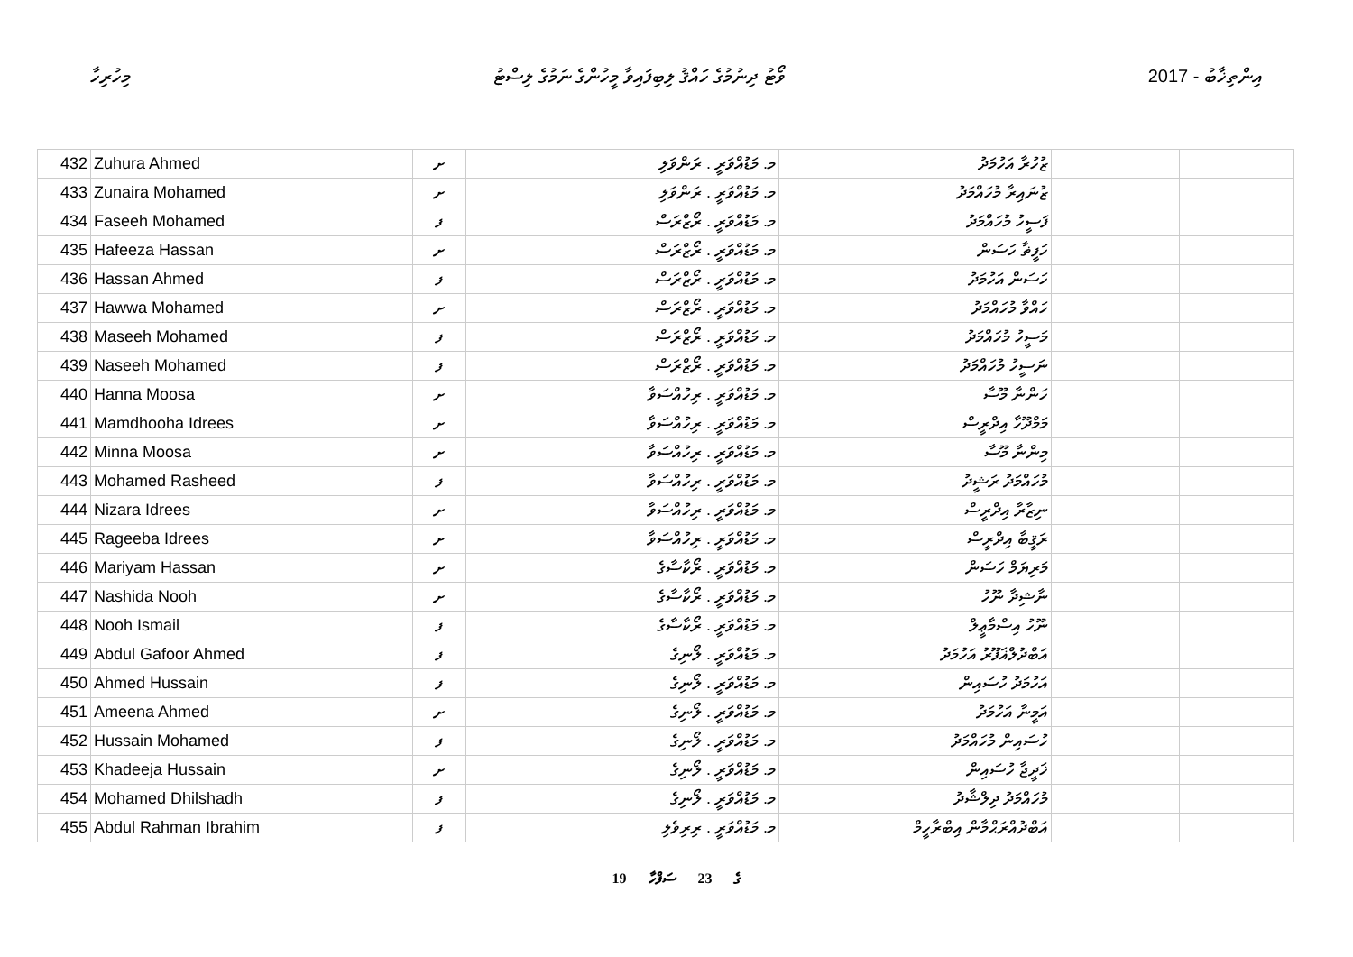މިހުރިހާ ވޯޓު ދިނުމުގެ ހައްޤު ލިބިފައިވާ މީހުންގެ ނަމުގެ ލިސްޓު 2017 - އިންތިޚާބު
| 432 | Zuhura Ahmed | ށ | މ. މަޑުއްވަރީ . ރަންވަލި | ޒުހުރާ އަހުމަދު | | |
| 433 | Zunaira Mohamed | ށ | މ. މަޑުއްވަރީ . ރަންވަލި | ޒުނައިރާ މުހައްމަދު | | |
| 434 | Faseeh Mohamed | ފ | މ. މަޑުއްވަރީ . ރޯޒްރަސް | ފަސީހު މުހައްމަދު | | |
| 435 | Hafeeza Hassan | ށ | މ. މަޑުއްވަރީ . ރޯޒްރަސް | ހަފީޡާ ހަސަން | | |
| 436 | Hassan Ahmed | ފ | މ. މަޑުއްވަރީ . ރޯޒްރަސް | ހަސަން އަހުމަދު | | |
| 437 | Hawwa Mohamed | ށ | މ. މަޑުއްވަރީ . ރޯޒްރަސް | ހައްވާ މުހައްމަދު | | |
| 438 | Maseeh Mohamed | ފ | މ. މަޑުއްވަރީ . ރޯޒްރަސް | މަސީހު މުހައްމަދު | | |
| 439 | Naseeh Mohamed | ފ | މ. މަޑުއްވަރީ . ރޯޒްރަސް | ނަސީހު މުހައްމަދު | | |
| 440 | Hanna Moosa | ށ | މ. މަޑުއްވަރީ . ރިހުއްސަވާ | ހަންނާ މޫސާ | | |
| 441 | Mamdhooha Idrees | ށ | މ. މަޑުއްވަރީ . ރިހުއްސަވާ | މަމްދޫހާ އިދްރީސް | | |
| 442 | Minna Moosa | ށ | މ. މަޑުއްވަރީ . ރިހުއްސަވާ | މިންނާ މޫސާ | | |
| 443 | Mohamed Rasheed | ފ | މ. މަޑުއްވަރީ . ރިހުއްސަވާ | މުހައްމަދު ރަޝީދު | | |
| 444 | Nizara Idrees | ށ | މ. މަޑުއްވަރީ . ރިހުއްސަވާ | ނިޒާރާ އިދްރީސް | | |
| 445 | Rageeba Idrees | ށ | މ. މަޑުއްވަރީ . ރިހުއްސަވާ | ރަޤީބާ އިދްރީސް | | |
| 446 | Mariyam Hassan | ށ | މ. މަޑުއްވަރީ . ރޯކާސާގެ | މަރިޔަމް ހަސަން | | |
| 447 | Nashida Nooh | ށ | މ. މަޑުއްވަރީ . ރޯކާސާގެ | ނާޝިދާ ނޫހު | | |
| 448 | Nooh Ismail | ފ | މ. މަޑުއްވަރީ . ރޯކާސާގެ | ނޫހު އިސްމާޢީލް | | |
| 449 | Abdul Gafoor Ahmed | ފ | މ. މަޑުއްވަރީ . ލޯނިގެ | އަބްދުލްޣަފޫރު އަހުމަދު | | |
| 450 | Ahmed Hussain | ފ | މ. މަޑުއްވަރީ . ލޯނިގެ | އަހުމަދު ހުސައިން | | |
| 451 | Ameena Ahmed | ށ | މ. މަޑުއްވަރީ . ލޯނިގެ | އަމީނާ އަހުމަދު | | |
| 452 | Hussain Mohamed | ފ | މ. މަޑުއްވަރީ . ލޯނިގެ | ހުސައިން މުހައްމަދު | | |
| 453 | Khadeeja Hussain | ށ | މ. މަޑުއްވަރީ . ލޯނިގެ | ޚަދީޖާ ހުސައިން | | |
| 454 | Mohamed Dhilshadh | ފ | މ. މަޑުއްވަރީ . ލޯނިގެ | މުހައްމަދު ދިލްޝާދު | | |
| 455 | Abdul Rahman Ibrahim | ފ | މ. މަޑުއްވަރީ . ރިރިވެލި | އަބްދުއްރަޙްމާން އިބްރާހީމް | | |
19 ގެ 23 ސަފްހާ